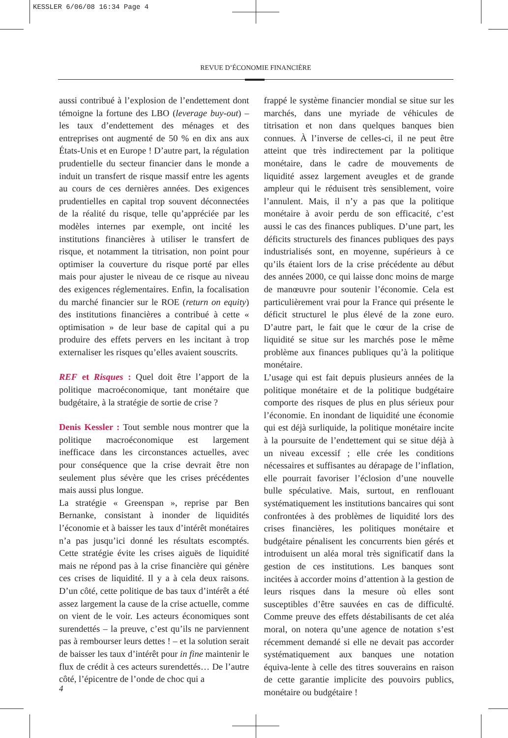KESSLER 6/06/08 16:34 Page 4
REVUE D’ÉCONOMIE FINANCIÈRE
aussi contribué à l’explosion de l’endettement dont témoigne la fortune des LBO (leverage buy-out) – les taux d’endettement des ménages et des entreprises ont augmenté de 50 % en dix ans aux États-Unis et en Europe ! D’autre part, la régulation prudentielle du secteur financier dans le monde a induit un transfert de risque massif entre les agents au cours de ces dernières années. Des exigences prudentielles en capital trop souvent déconnectées de la réalité du risque, telle qu’appréciée par les modèles internes par exemple, ont incité les institutions financières à utiliser le transfert de risque, et notamment la titrisation, non point pour optimiser la couverture du risque porté par elles mais pour ajuster le niveau de ce risque au niveau des exigences réglementaires. Enfin, la focalisation du marché financier sur le ROE (return on equity) des institutions financières a contribué à cette « optimisation » de leur base de capital qui a pu produire des effets pervers en les incitant à trop externaliser les risques qu’elles avaient souscrits.
REF et Risques : Quel doit être l’apport de la politique macroéconomique, tant monétaire que budgétaire, à la stratégie de sortie de crise ?
Denis Kessler : Tout semble nous montrer que la politique macroéconomique est largement inefficace dans les circonstances actuelles, avec pour conséquence que la crise devrait être non seulement plus sévère que les crises précédentes mais aussi plus longue.
La stratégie « Greenspan », reprise par Ben Bernanke, consistant à inonder de liquidités l’économie et à baisser les taux d’intérêt monétaires n’a pas jusqu’ici donné les résultats escomptés. Cette stratégie évite les crises aiguës de liquidité mais ne répond pas à la crise financière qui génère ces crises de liquidité. Il y a à cela deux raisons. D’un côté, cette politique de bas taux d’intérêt a été assez largement la cause de la crise actuelle, comme on vient de le voir. Les acteurs économiques sont surendettés – la preuve, c’est qu’ils ne parviennent pas à rembourser leurs dettes ! – et la solution serait de baisser les taux d’intérêt pour in fine maintenir le flux de crédit à ces acteurs surendettés… De l’autre côté, l’épicentre de l’onde de choc qui a
frappé le système financier mondial se situe sur les marchés, dans une myriade de véhicules de titrisation et non dans quelques banques bien connues. À l’inverse de celles-ci, il ne peut être atteint que très indirectement par la politique monétaire, dans le cadre de mouvements de liquidité assez largement aveugles et de grande ampleur qui le réduisent très sensiblement, voire l’annulent. Mais, il n’y a pas que la politique monétaire à avoir perdu de son efficacité, c’est aussi le cas des finances publiques. D’une part, les déficits structurels des finances publiques des pays industrialisés sont, en moyenne, supérieurs à ce qu’ils étaient lors de la crise précédente au début des années 2000, ce qui laisse donc moins de marge de manœuvre pour soutenir l’économie. Cela est particulièrement vrai pour la France qui présente le déficit structurel le plus élevé de la zone euro. D’autre part, le fait que le cœur de la crise de liquidité se situe sur les marchés pose le même problème aux finances publiques qu’à la politique monétaire.
L’usage qui est fait depuis plusieurs années de la politique monétaire et de la politique budgétaire comporte des risques de plus en plus sérieux pour l’économie. En inondant de liquidité une économie qui est déjà surliquide, la politique monétaire incite à la poursuite de l’endettement qui se situe déjà à un niveau excessif ; elle crée les conditions nécessaires et suffisantes au dérapage de l’inflation, elle pourrait favoriser l’éclosion d’une nouvelle bulle spéculative. Mais, surtout, en renflouant systématiquement les institutions bancaires qui sont confrontées à des problèmes de liquidité lors des crises financières, les politiques monétaire et budgétaire pénalisent les concurrents bien gérés et introduisent un aléa moral très significatif dans la gestion de ces institutions. Les banques sont incitées à accorder moins d’attention à la gestion de leurs risques dans la mesure où elles sont susceptibles d’être sauvées en cas de difficulté. Comme preuve des effets déstabilisants de cet aléa moral, on notera qu’une agence de notation s’est récemment demandé si elle ne devait pas accorder systématiquement aux banques une notation équiva-lente à celle des titres souverains en raison de cette garantie implicite des pouvoirs publics, monétaire ou budgétaire !
4